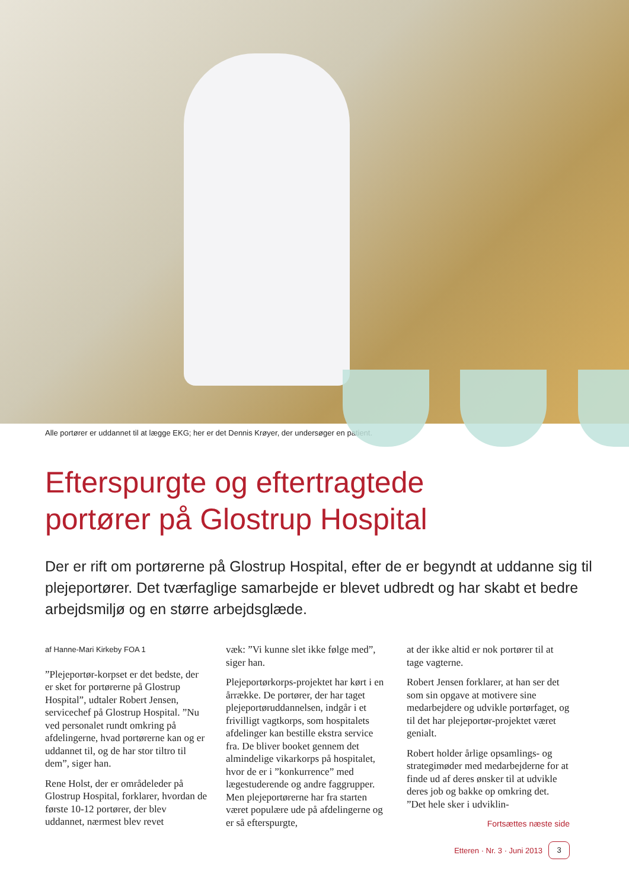Alle portører er uddannet til at lægge EKG; her er det Dennis Krøyer, der undersøger en patient.
Efterspurgte og eftertragtede
portører på Glostrup Hospital
Der er rift om portørerne på Glostrup Hospital, efter de er begyndt at uddanne sig til plejeportører. Det tværfaglige samarbejde er blevet udbredt og har skabt et bedre arbejdsmiljø og en større arbejdsglæde.
af Hanne-Mari Kirkeby FOA 1
”Plejeportør-korpset er det bedste, der er sket for portørerne på Glostrup Hospital”, udtaler Robert Jensen, servicechef på Glostrup Hospital. ”Nu ved personalet rundt omkring på afdelingerne, hvad portørerne kan og er uddannet til, og de har stor tiltro til dem”, siger han.
Rene Holst, der er områdeleder på Glostrup Hospital, forklarer, hvordan de første 10-12 portører, der blev uddannet, nærmest blev revet
væk: ”Vi kunne slet ikke følge med”, siger han.
Plejeportørkorps-projektet har kørt i en årrække. De portører, der har taget plejeportøruddannelsen, indgår i et frivilligt vagtkorps, som hospitalets afdelinger kan bestille ekstra service fra. De bliver booket gennem det almindelige vikarkorps på hospitalet, hvor de er i ”konkurrence” med lægestuderende og andre faggrupper. Men plejeportørerne har fra starten været populære ude på afdelingerne og er så efterspurgte,
at der ikke altid er nok portører til at tage vagterne.
Robert Jensen forklarer, at han ser det som sin opgave at motivere sine medarbejdere og udvikle portørfaget, og til det har plejeportør-projektet været genialt.
Robert holder årlige opsamlings- og strategimøder med medarbejderne for at finde ud af deres ønsker til at udvikle deres job og bakke op omkring det. ”Det hele sker i udviklin-
Fortsættes næste side
Etteren · Nr. 3 · Juni 2013 3